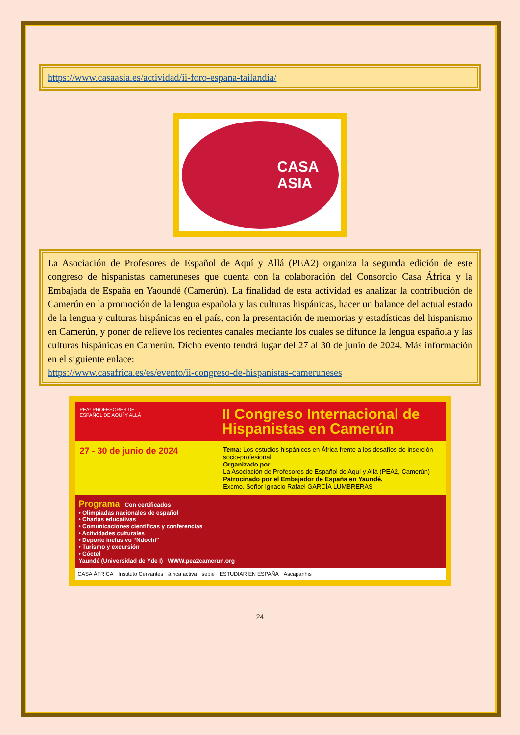https://www.casaasia.es/actividad/ii-foro-espana-tailandia/
CASA
ASIA
La Asociación de Profesores de Español de Aquí y Allá (PEA2) organiza la segunda edición de este congreso de hispanistas cameruneses que cuenta con la colaboración del Consorcio Casa África y la Embajada de España en Yaoundé (Camerún). La finalidad de esta actividad es analizar la contribución de Camerún en la promoción de la lengua española y las culturas hispánicas, hacer un balance del actual estado de la lengua y culturas hispánicas en el país, con la presentación de memorias y estadísticas del hispanismo en Camerún, y poner de relieve los recientes canales mediante los cuales se difunde la lengua española y las culturas hispánicas en Camerún. Dicho evento tendrá lugar del 27 al 30 de junio de 2024. Más información en el siguiente enlace:
https://www.casafrica.es/es/evento/ii-congreso-de-hispanistas-cameruneses
PEA² PROFESORES DE ESPAÑOL DE AQUÍ Y ALLÁ
II Congreso Internacional de Hispanistas en Camerún
27 - 30 de junio de 2024
Tema: Los estudios hispánicos en África frente a los desafíos de inserción socio-profesional
Organizado por
La Asociación de Profesores de Español de Aquí y Allá (PEA2, Camerún)
Patrocinado por el Embajador de España en Yaundé,
Excmo. Señor Ignacio Rafael GARCÍA LUMBRERAS
Programa Con certificados
• Olimpiadas nacionales de español
• Charlas educativas
• Comunicaciones científicas y conferencias
• Actividades culturales
• Deporte inclusivo “Ndochi”
• Turismo y excursión
• Cóctel
Yaundé (Universidad de Yde I) WWW.pea2camerun.org
CASA ÁFRICA Instituto Cervantes áfrica activa sepie ESTUDIAR EN ESPAÑA Ascapanhis
24